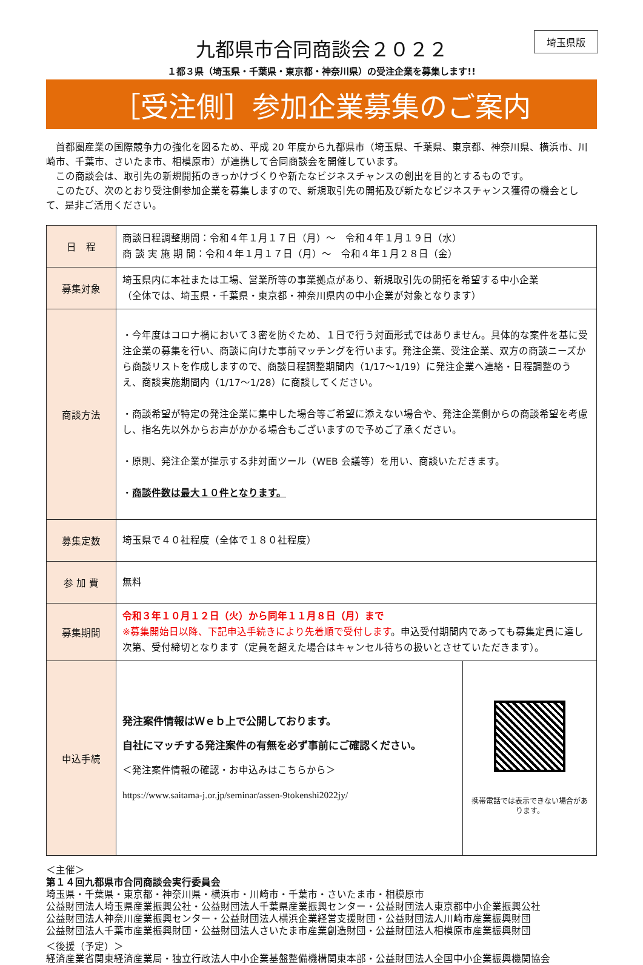埼玉県版
九都県市合同商談会２０２２
１都３県（埼玉県・千葉県・東京都・神奈川県）の受注企業を募集します!!
［受注側］参加企業募集のご案内
　首都圏産業の国際競争力の強化を図るため、平成 20 年度から九都県市（埼玉県、千葉県、東京都、神奈川県、横浜市、川崎市、千葉市、さいたま市、相模原市）が連携して合同商談会を開催しています。
　この商談会は、取引先の新規開拓のきっかけづくりや新たなビジネスチャンスの創出を目的とするものです。
　このたび、次のとおり受注側参加企業を募集しますので、新規取引先の開拓及び新たなビジネスチャンス獲得の機会として、是非ご活用ください。
| 日 程 | 商談日程調整期間：令和４年１月１７日（月）～ 令和４年１月１９日（水） 商 談 実 施 期 間：令和４年１月１７日（月）～ 令和４年１月２８日（金） | |
| 募集対象 | 埼玉県内に本社または工場、営業所等の事業拠点があり、新規取引先の開拓を希望する中小企業 （全体では、埼玉県・千葉県・東京都・神奈川県内の中小企業が対象となります） | |
| 商談方法 | ・今年度はコロナ禍において３密を防ぐため、１日で行う対面形式ではありません。具体的な案件を基に受注企業の募集を行い、商談に向けた事前マッチングを行います。発注企業、受注企業、双方の商談ニーズから商談リストを作成しますので、商談日程調整期間内（1/17～1/19）に発注企業へ連絡・日程調整のうえ、商談実施期間内（1/17～1/28）に商談してください。 ・商談希望が特定の発注企業に集中した場合等ご希望に添えない場合や、発注企業側からの商談希望を考慮し、指名先以外からお声がかかる場合もございますので予めご了承ください。 ・原則、発注企業が提示する非対面ツール（WEB 会議等）を用い、商談いただきます。 ・ 商談件数は最大１０件となります。 | |
| 募集定数 | 埼玉県で４０社程度（全体で１８０社程度） | |
| 参 加 費 | 無料 | |
| 募集期間 | 令和３年１０月１２日（火）から同年１１月８日（月）まで ※募集開始日以降、下記申込手続きにより先着順で受付します 。申込受付期間内であっても募集定員に達し次第、受付締切となります（定員を超えた場合はキャンセル待ちの扱いとさせていただきます）。 | |
| 申込手続 | 発注案件情報はＷｅｂ上で公開しております。 自社にマッチする発注案件の有無を必ず事前にご確認ください。 ＜発注案件情報の確認・お申込みはこちらから＞ https://www.saitama-j.or.jp/seminar/assen-9tokenshi2022jy/ | 携帯電話では表示できない場合があります。 |
＜主催＞
第１４回九都県市合同商談会実行委員会
埼玉県・千葉県・東京都・神奈川県・横浜市・川崎市・千葉市・さいたま市・相模原市
公益財団法人埼玉県産業振興公社・公益財団法人千葉県産業振興センター・公益財団法人東京都中小企業振興公社
公益財団法人神奈川産業振興センター・公益財団法人横浜企業経営支援財団・公益財団法人川崎市産業振興財団
公益財団法人千葉市産業振興財団・公益財団法人さいたま市産業創造財団・公益財団法人相模原市産業振興財団
＜後援（予定）＞
経済産業省関東経済産業局・独立行政法人中小企業基盤整備機構関東本部・公益財団法人全国中小企業振興機関協会